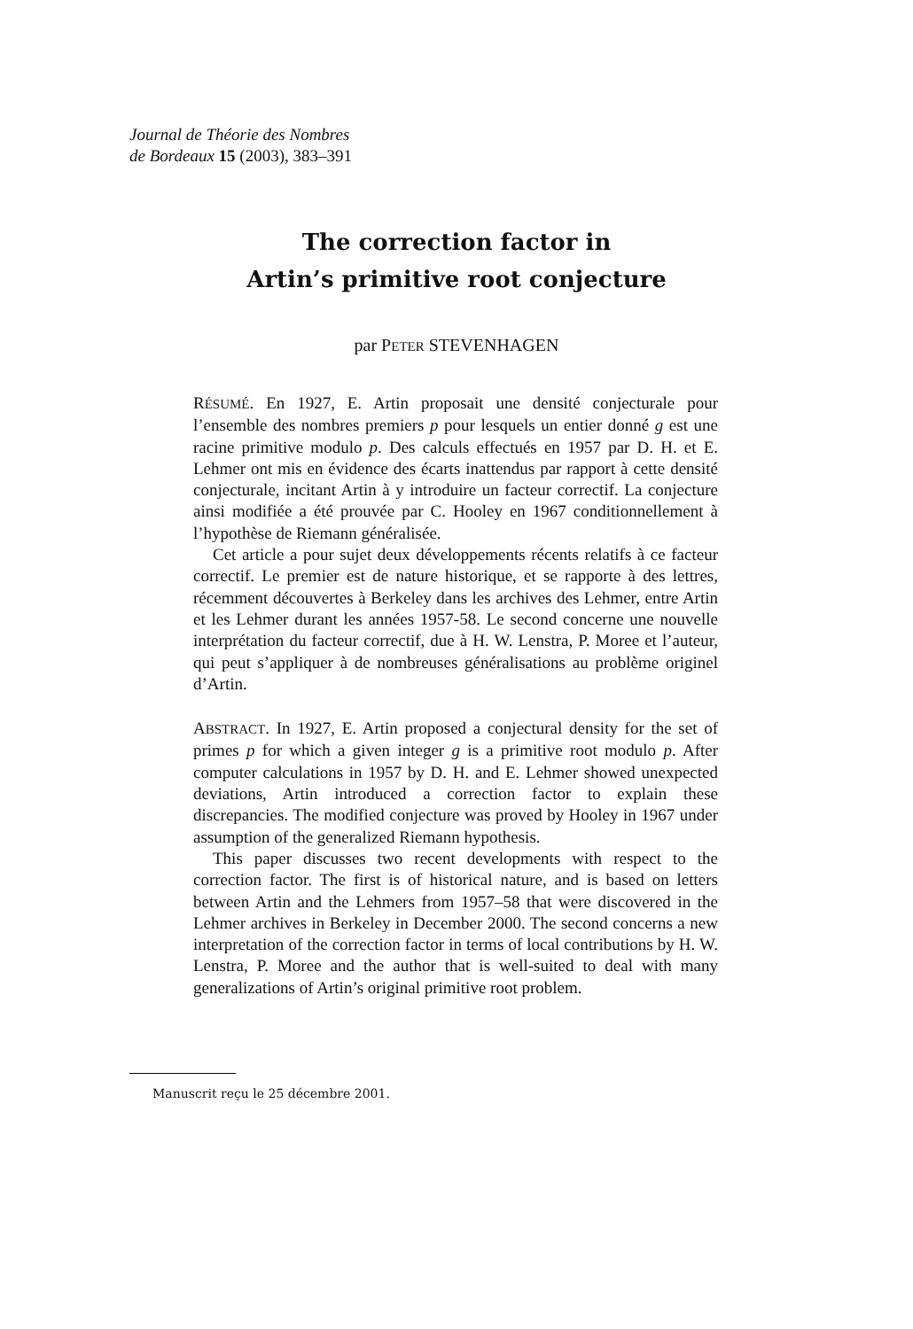Journal de Théorie des Nombres
de Bordeaux 15 (2003), 383–391
The correction factor in
Artin’s primitive root conjecture
par PETER STEVENHAGEN
RÉSUMÉ. En 1927, E. Artin proposait une densité conjecturale pour l’ensemble des nombres premiers p pour lesquels un entier donné g est une racine primitive modulo p. Des calculs effectués en 1957 par D. H. et E. Lehmer ont mis en évidence des écarts inattendus par rapport à cette densité conjecturale, incitant Artin à y introduire un facteur correctif. La conjecture ainsi modifiée a été prouvée par C. Hooley en 1967 conditionnellement à l’hypothèse de Riemann généralisée.
Cet article a pour sujet deux développements récents relatifs à ce facteur correctif. Le premier est de nature historique, et se rapporte à des lettres, récemment découvertes à Berkeley dans les archives des Lehmer, entre Artin et les Lehmer durant les années 1957-58. Le second concerne une nouvelle interprétation du facteur correctif, due à H. W. Lenstra, P. Moree et l’auteur, qui peut s’appliquer à de nombreuses généralisations au problème originel d’Artin.
ABSTRACT. In 1927, E. Artin proposed a conjectural density for the set of primes p for which a given integer g is a primitive root modulo p. After computer calculations in 1957 by D. H. and E. Lehmer showed unexpected deviations, Artin introduced a correction factor to explain these discrepancies. The modified conjecture was proved by Hooley in 1967 under assumption of the generalized Riemann hypothesis.
This paper discusses two recent developments with respect to the correction factor. The first is of historical nature, and is based on letters between Artin and the Lehmers from 1957–58 that were discovered in the Lehmer archives in Berkeley in December 2000. The second concerns a new interpretation of the correction factor in terms of local contributions by H. W. Lenstra, P. Moree and the author that is well-suited to deal with many generalizations of Artin’s original primitive root problem.
Manuscrit reçu le 25 décembre 2001.